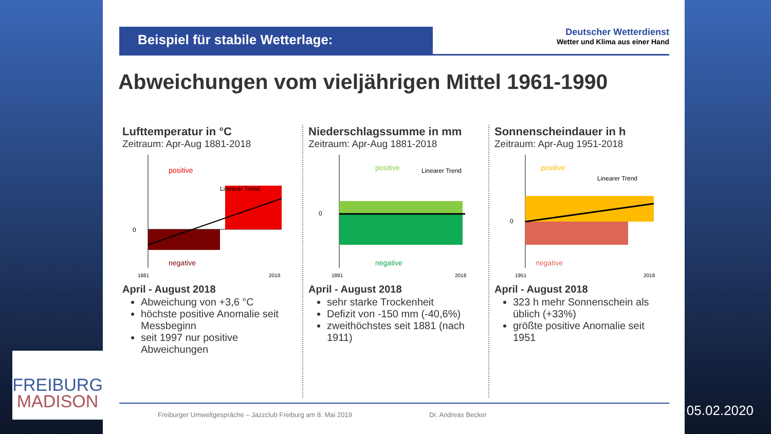Beispiel für stabile Wetterlage:
Deutscher Wetterdienst
Wetter und Klima aus einer Hand
Abweichungen vom vieljährigen Mittel 1961-1990
Lufttemperatur in °C
Zeitraum: Apr-Aug 1881-2018
positive
negative
Linearer Trend
0
1881
2018
April - August 2018
Abweichung von +3,6 °C
höchste positive Anomalie seit Messbeginn
seit 1997 nur positive Abweichungen
Niederschlagssumme in mm
Zeitraum: Apr-Aug 1881-2018
positive
negative
Linearer Trend
0
1881
2018
April - August 2018
sehr starke Trockenheit
Defizit von -150 mm (-40,6%)
zweithöchstes seit 1881 (nach 1911)
Sonnenscheindauer in h
Zeitraum: Apr-Aug 1951-2018
positive
negative
Linearer Trend
0
1951
2018
April - August 2018
323 h mehr Sonnenschein als üblich (+33%)
größte positive Anomalie seit 1951
Freiburger Umweltgespräche – Jazzclub Freiburg am 8. Mai 2019 Dr. Andreas Becker
FREIBURG
MADISON
05.02.2020